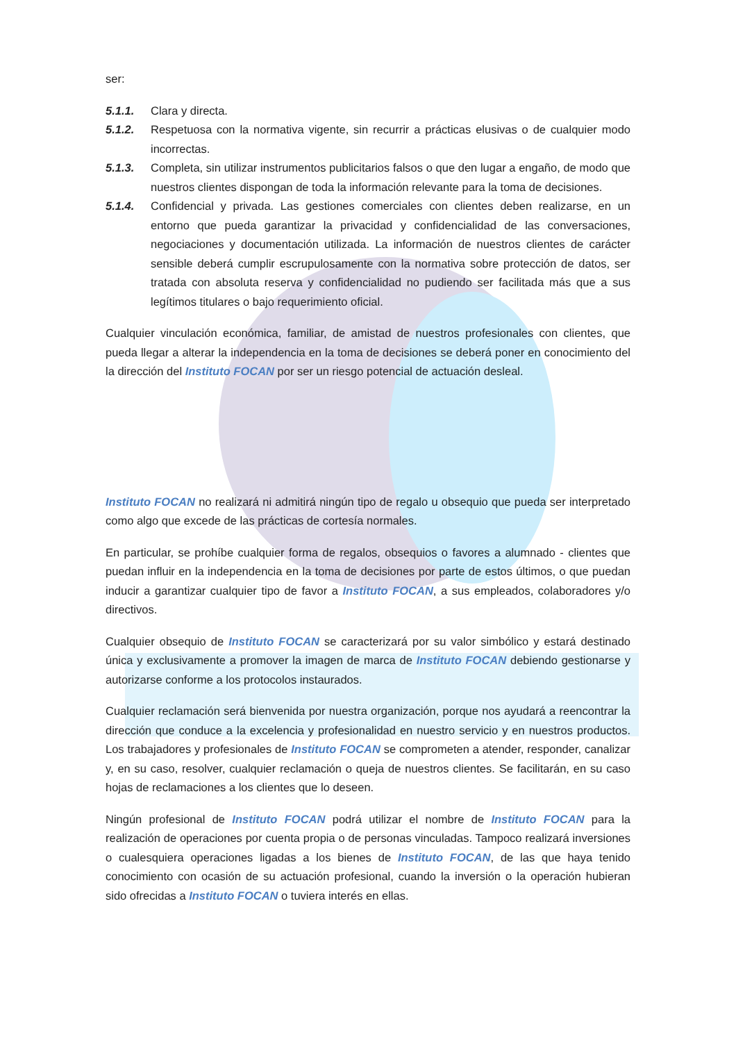ser:
5.1.1. Clara y directa.
5.1.2. Respetuosa con la normativa vigente, sin recurrir a prácticas elusivas o de cualquier modo incorrectas.
5.1.3. Completa, sin utilizar instrumentos publicitarios falsos o que den lugar a engaño, de modo que nuestros clientes dispongan de toda la información relevante para la toma de decisiones.
5.1.4. Confidencial y privada. Las gestiones comerciales con clientes deben realizarse, en un entorno que pueda garantizar la privacidad y confidencialidad de las conversaciones, negociaciones y documentación utilizada. La información de nuestros clientes de carácter sensible deberá cumplir escrupulosamente con la normativa sobre protección de datos, ser tratada con absoluta reserva y confidencialidad no pudiendo ser facilitada más que a sus legítimos titulares o bajo requerimiento oficial.
Cualquier vinculación económica, familiar, de amistad de nuestros profesionales con clientes, que pueda llegar a alterar la independencia en la toma de decisiones se deberá poner en conocimiento del la dirección del Instituto FOCAN por ser un riesgo potencial de actuación desleal.
Instituto FOCAN no realizará ni admitirá ningún tipo de regalo u obsequio que pueda ser interpretado como algo que excede de las prácticas de cortesía normales.
En particular, se prohíbe cualquier forma de regalos, obsequios o favores a alumnado - clientes que puedan influir en la independencia en la toma de decisiones por parte de estos últimos, o que puedan inducir a garantizar cualquier tipo de favor a Instituto FOCAN, a sus empleados, colaboradores y/o directivos.
Cualquier obsequio de Instituto FOCAN se caracterizará por su valor simbólico y estará destinado única y exclusivamente a promover la imagen de marca de Instituto FOCAN debiendo gestionarse y autorizarse conforme a los protocolos instaurados.
Cualquier reclamación será bienvenida por nuestra organización, porque nos ayudará a reencontrar la dirección que conduce a la excelencia y profesionalidad en nuestro servicio y en nuestros productos. Los trabajadores y profesionales de Instituto FOCAN se comprometen a atender, responder, canalizar y, en su caso, resolver, cualquier reclamación o queja de nuestros clientes. Se facilitarán, en su caso hojas de reclamaciones a los clientes que lo deseen.
Ningún profesional de Instituto FOCAN podrá utilizar el nombre de Instituto FOCAN para la realización de operaciones por cuenta propia o de personas vinculadas. Tampoco realizará inversiones o cualesquiera operaciones ligadas a los bienes de Instituto FOCAN, de las que haya tenido conocimiento con ocasión de su actuación profesional, cuando la inversión o la operación hubieran sido ofrecidas a Instituto FOCAN o tuviera interés en ellas.